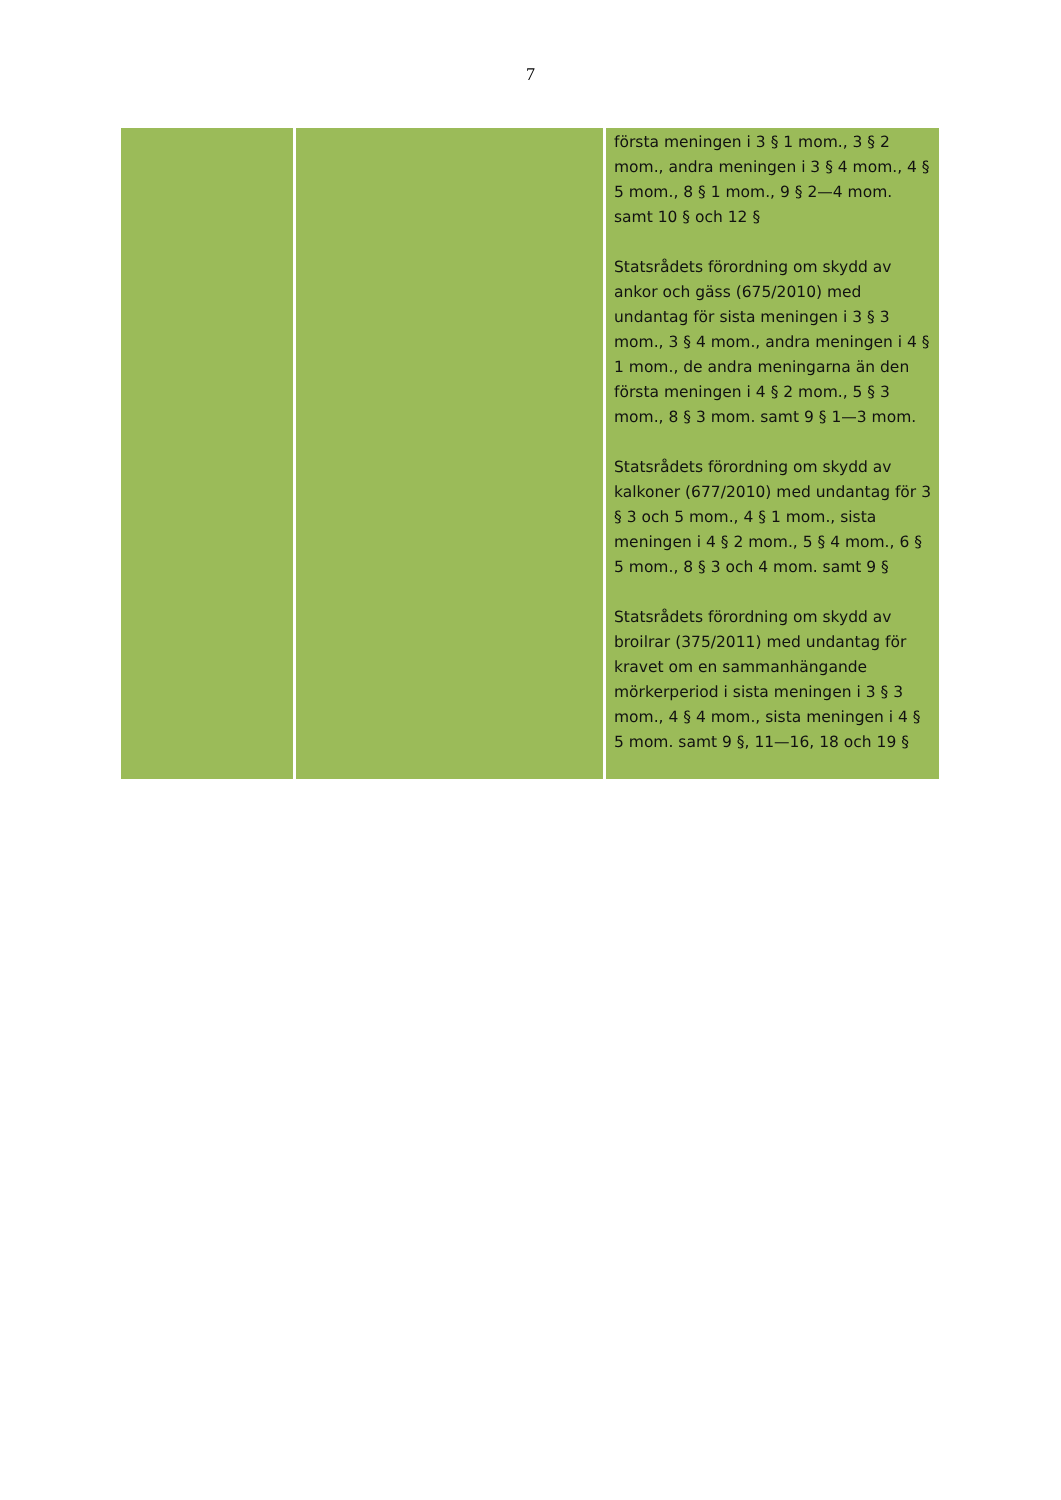7
| | | första meningen i 3 § 1 mom., 3 § 2 mom., andra meningen i 3 § 4 mom., 4 § 5 mom., 8 § 1 mom., 9 § 2—4 mom. samt 10 § och 12 § Statsrådets förordning om skydd av ankor och gäss (675/2010) med undantag för sista meningen i 3 § 3 mom., 3 § 4 mom., andra meningen i 4 § 1 mom., de andra meningarna än den första meningen i 4 § 2 mom., 5 § 3 mom., 8 § 3 mom. samt 9 § 1—3 mom. Statsrådets förordning om skydd av kalkoner (677/2010) med undantag för 3 § 3 och 5 mom., 4 § 1 mom., sista meningen i 4 § 2 mom., 5 § 4 mom., 6 § 5 mom., 8 § 3 och 4 mom. samt 9 § Statsrådets förordning om skydd av broilrar (375/2011) med undantag för kravet om en sammanhängande mörkerperiod i sista meningen i 3 § 3 mom., 4 § 4 mom., sista meningen i 4 § 5 mom. samt 9 §, 11—16, 18 och 19 § |